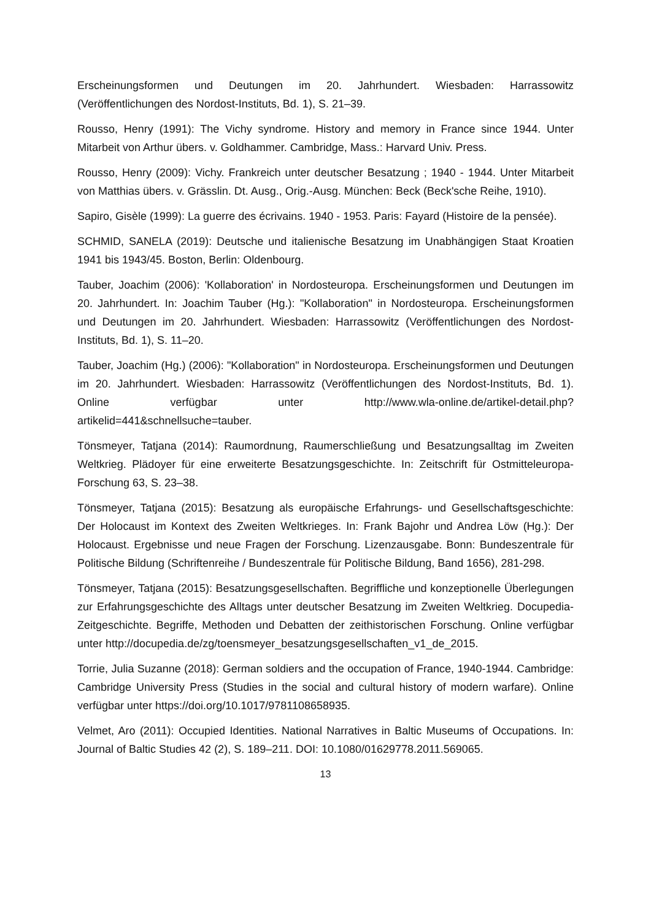Erscheinungsformen und Deutungen im 20. Jahrhundert. Wiesbaden: Harrassowitz (Veröffentlichungen des Nordost-Instituts, Bd. 1), S. 21–39.
Rousso, Henry (1991): The Vichy syndrome. History and memory in France since 1944. Unter Mitarbeit von Arthur übers. v. Goldhammer. Cambridge, Mass.: Harvard Univ. Press.
Rousso, Henry (2009): Vichy. Frankreich unter deutscher Besatzung ; 1940 - 1944. Unter Mitarbeit von Matthias übers. v. Grässlin. Dt. Ausg., Orig.-Ausg. München: Beck (Beck'sche Reihe, 1910).
Sapiro, Gisèle (1999): La guerre des écrivains. 1940 - 1953. Paris: Fayard (Histoire de la pensée).
SCHMID, SANELA (2019): Deutsche und italienische Besatzung im Unabhängigen Staat Kroatien 1941 bis 1943/45. Boston, Berlin: Oldenbourg.
Tauber, Joachim (2006): 'Kollaboration' in Nordosteuropa. Erscheinungsformen und Deutungen im 20. Jahrhundert. In: Joachim Tauber (Hg.): "Kollaboration" in Nordosteuropa. Erscheinungsformen und Deutungen im 20. Jahrhundert. Wiesbaden: Harrassowitz (Veröffentlichungen des Nordost-Instituts, Bd. 1), S. 11–20.
Tauber, Joachim (Hg.) (2006): "Kollaboration" in Nordosteuropa. Erscheinungsformen und Deutungen im 20. Jahrhundert. Wiesbaden: Harrassowitz (Veröffentlichungen des Nordost-Instituts, Bd. 1). Online verfügbar unter http://www.wla-online.de/artikel-detail.php?artikelid=441&schnellsuche=tauber.
Tönsmeyer, Tatjana (2014): Raumordnung, Raumerschließung und Besatzungsalltag im Zweiten Weltkrieg. Plädoyer für eine erweiterte Besatzungsgeschichte. In: Zeitschrift für Ostmitteleuropa-Forschung 63, S. 23–38.
Tönsmeyer, Tatjana (2015): Besatzung als europäische Erfahrungs- und Gesellschaftsgeschichte: Der Holocaust im Kontext des Zweiten Weltkrieges. In: Frank Bajohr und Andrea Löw (Hg.): Der Holocaust. Ergebnisse und neue Fragen der Forschung. Lizenzausgabe. Bonn: Bundeszentrale für Politische Bildung (Schriftenreihe / Bundeszentrale für Politische Bildung, Band 1656), 281-298.
Tönsmeyer, Tatjana (2015): Besatzungsgesellschaften. Begriffliche und konzeptionelle Überlegungen zur Erfahrungsgeschichte des Alltags unter deutscher Besatzung im Zweiten Weltkrieg. Docupedia-Zeitgeschichte. Begriffe, Methoden und Debatten der zeithistorischen Forschung. Online verfügbar unter http://docupedia.de/zg/toensmeyer_besatzungsgesellschaften_v1_de_2015.
Torrie, Julia Suzanne (2018): German soldiers and the occupation of France, 1940-1944. Cambridge: Cambridge University Press (Studies in the social and cultural history of modern warfare). Online verfügbar unter https://doi.org/10.1017/9781108658935.
Velmet, Aro (2011): Occupied Identities. National Narratives in Baltic Museums of Occupations. In: Journal of Baltic Studies 42 (2), S. 189–211. DOI: 10.1080/01629778.2011.569065.
13